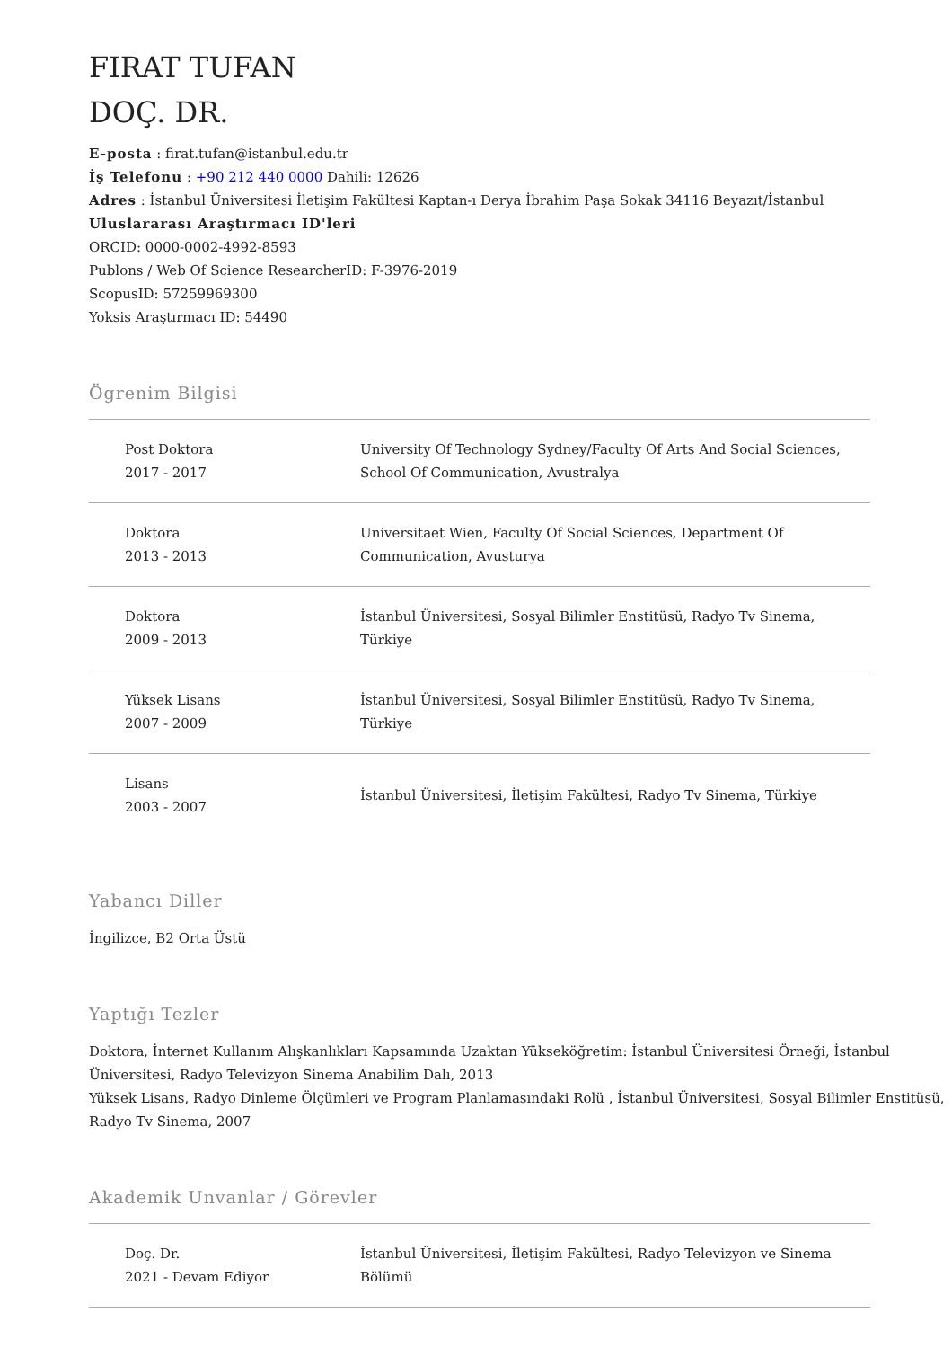FIRAT TUFAN
DOÇ. DR.
E-posta : firat.tufan@istanbul.edu.tr
İş Telefonu : +90 212 440 0000 Dahili: 12626
Adres : İstanbul Üniversitesi İletişim Fakültesi Kaptan-ı Derya İbrahim Paşa Sokak 34116 Beyazıt/İstanbul
Uluslararası Araştırmacı ID'leri
ORCID: 0000-0002-4992-8593
Publons / Web Of Science ResearcherID: F-3976-2019
ScopusID: 57259969300
Yoksis Araştırmacı ID: 54490
Ögrenim Bilgisi
| Post Doktora 2017 - 2017 | University Of Technology Sydney/Faculty Of Arts And Social Sciences, School Of Communication, Avustralya |
| Doktora 2013 - 2013 | Universitaet Wien, Faculty Of Social Sciences, Department Of Communication, Avusturya |
| Doktora 2009 - 2013 | İstanbul Üniversitesi, Sosyal Bilimler Enstitüsü, Radyo Tv Sinema, Türkiye |
| Yüksek Lisans 2007 - 2009 | İstanbul Üniversitesi, Sosyal Bilimler Enstitüsü, Radyo Tv Sinema, Türkiye |
| Lisans 2003 - 2007 | İstanbul Üniversitesi, İletişim Fakültesi, Radyo Tv Sinema, Türkiye |
Yabancı Diller
İngilizce, B2 Orta Üstü
Yaptığı Tezler
Doktora, İnternet Kullanım Alışkanlıkları Kapsamında Uzaktan Yükseköğretim: İstanbul Üniversitesi Örneği, İstanbul Üniversitesi, Radyo Televizyon Sinema Anabilim Dalı, 2013
Yüksek Lisans, Radyo Dinleme Ölçümleri ve Program Planlamasındaki Rolü , İstanbul Üniversitesi, Sosyal Bilimler Enstitüsü, Radyo Tv Sinema, 2007
Akademik Unvanlar / Görevler
| Doç. Dr. 2021 - Devam Ediyor | İstanbul Üniversitesi, İletişim Fakültesi, Radyo Televizyon ve Sinema Bölümü |